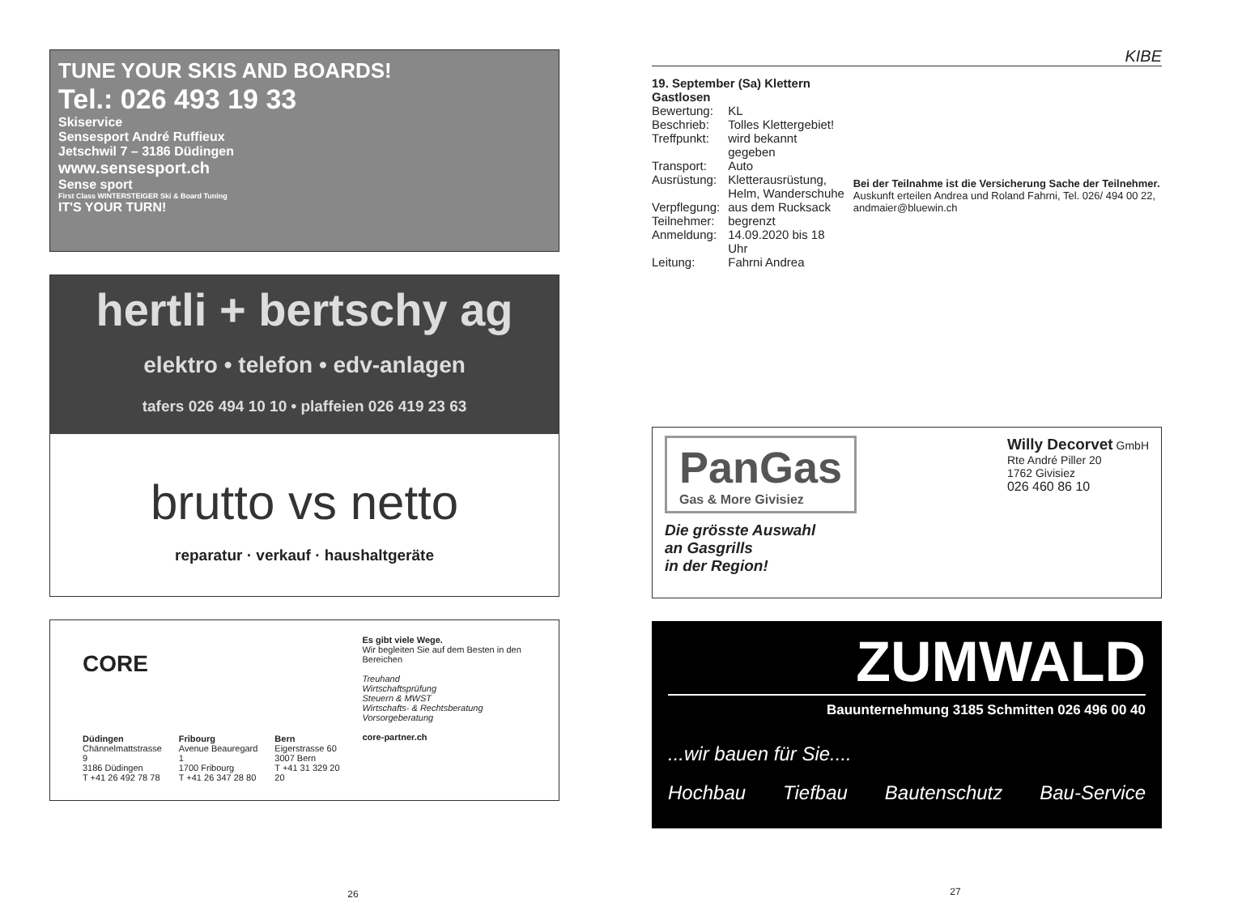TUNE YOUR SKIS AND BOARDS!
Tel.: 026 493 19 33
Skiservice
Sensesport André Ruffieux
Jetschwil 7 – 3186 Düdingen
www.sensesport.ch
Sense sport
First Class WINTERSTEIGER Ski & Board Tuning
IT'S YOUR TURN!
hertli + bertschy ag
elektro • telefon • edv-anlagen
tafers 026 494 10 10 • plaffeien 026 419 23 63
brutto vs netto
reparatur · verkauf · haushaltgeräte
CORE
Düdingen
Chännelmattstrasse 9
3186 Düdingen
T +41 26 492 78 78
Fribourg
Avenue Beauregard 1
1700 Fribourg
T +41 26 347 28 80
Bern
Eigerstrasse 60
3007 Bern
T +41 31 329 20 20
Es gibt viele Wege.
Wir begleiten Sie auf dem Besten in den Bereichen
Treuhand
Wirtschaftsprüfung
Steuern & MWST
Wirtschafts- & Rechtsberatung
Vorsorgeberatung
core-partner.ch
26
KIBE
19. September (Sa) Klettern Gastlosen
| Bewertung: | KL |
| Beschrieb: | Tolles Klettergebiet! |
| Treffpunkt: | wird bekannt gegeben |
| Transport: | Auto |
| Ausrüstung: | Kletterausrüstung, Helm, Wanderschuhe |
| Verpflegung: | aus dem Rucksack |
| Teilnehmer: | begrenzt |
| Anmeldung: | 14.09.2020 bis 18 Uhr |
| Leitung: | Fahrni Andrea |
Bei der Teilnahme ist die Versicherung Sache der Teilnehmer.
Auskunft erteilen Andrea und Roland Fahrni, Tel. 026/ 494 00 22, andmaier@bluewin.ch
PanGas
Gas & More Givisiez
Die grösste Auswahl
an Gasgrills
in der Region!
Willy Decorvet GmbH
Rte André Piller 20
1762 Givisiez
026 460 86 10
ZUMWALD
Bauunternehmung 3185 Schmitten 026 496 00 40
...wir bauen für Sie....
Hochbau Tiefbau Bautenschutz Bau-Service
27